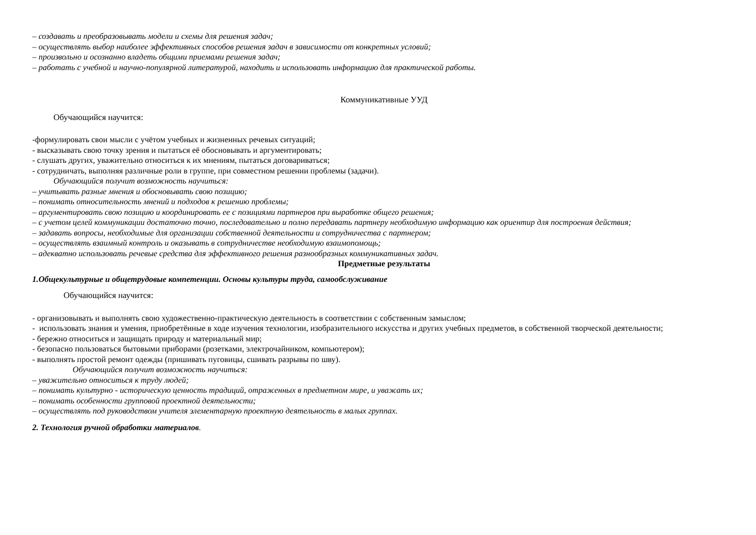– создавать и преобразовывать модели и схемы для решения задач;
– осуществлять выбор наиболее эффективных способов решения задач в зависимости от конкретных условий;
– произвольно и осознанно владеть общими приемами решения задач;
– работать с учебной и научно-популярной литературой, находить и использовать информацию для практической работы.
Коммуникативные УУД
Обучающийся научится:
-формулировать свои мысли с учётом учебных и жизненных речевых ситуаций;
- высказывать свою точку зрения и пытаться её обосновывать и аргументировать;
- слушать других, уважительно относиться к их мнениям, пытаться договариваться;
- сотрудничать, выполняя различные роли в группе, при совместном решении проблемы (задачи).
Обучающийся получит возможность научиться:
– учитывать разные мнения и обосновывать свою позицию;
– понимать относительность мнений и подходов к решению проблемы;
– аргументировать свою позицию и координировать ее с позициями партнеров при выработке общего решения;
– с учетом целей коммуникации достаточно точно, последовательно и полно передавать партнеру необходимую информацию как ориентир для построения действия;
– задавать вопросы, необходимые для организации собственной деятельности и сотрудничества с партнером;
– осуществлять взаимный контроль и оказывать в сотрудничестве необходимую взаимопомощь;
– адекватно использовать речевые средства для эффективного решения разнообразных коммуникативных задач.
Предметные результаты
1.Общекультурные и общетрудовые компетенции. Основы культуры труда, самообслуживание
Обучающийся научится:
- организовывать и выполнять свою художественно-практическую деятельность в соответствии с собственным замыслом;
- использовать знания и умения, приобретённые в ходе изучения технологии, изобразительного искусства и других учебных предметов, в собственной творческой деятельности;
- бережно относиться и защищать природу и материальный мир;
- безопасно пользоваться бытовыми приборами (розетками, электрочайником, компьютером);
- выполнять простой ремонт одежды (пришивать пуговицы, сшивать разрывы по шву).
Обучающийся получит возможность научиться:
– уважительно относиться к труду людей;
– понимать культурно - историческую ценность традиций, отраженных в предметном мире, и уважать их;
– понимать особенности групповой проектной деятельности;
– осуществлять под руководством учителя элементарную проектную деятельность в малых группах.
2. Технология ручной обработки материалов.